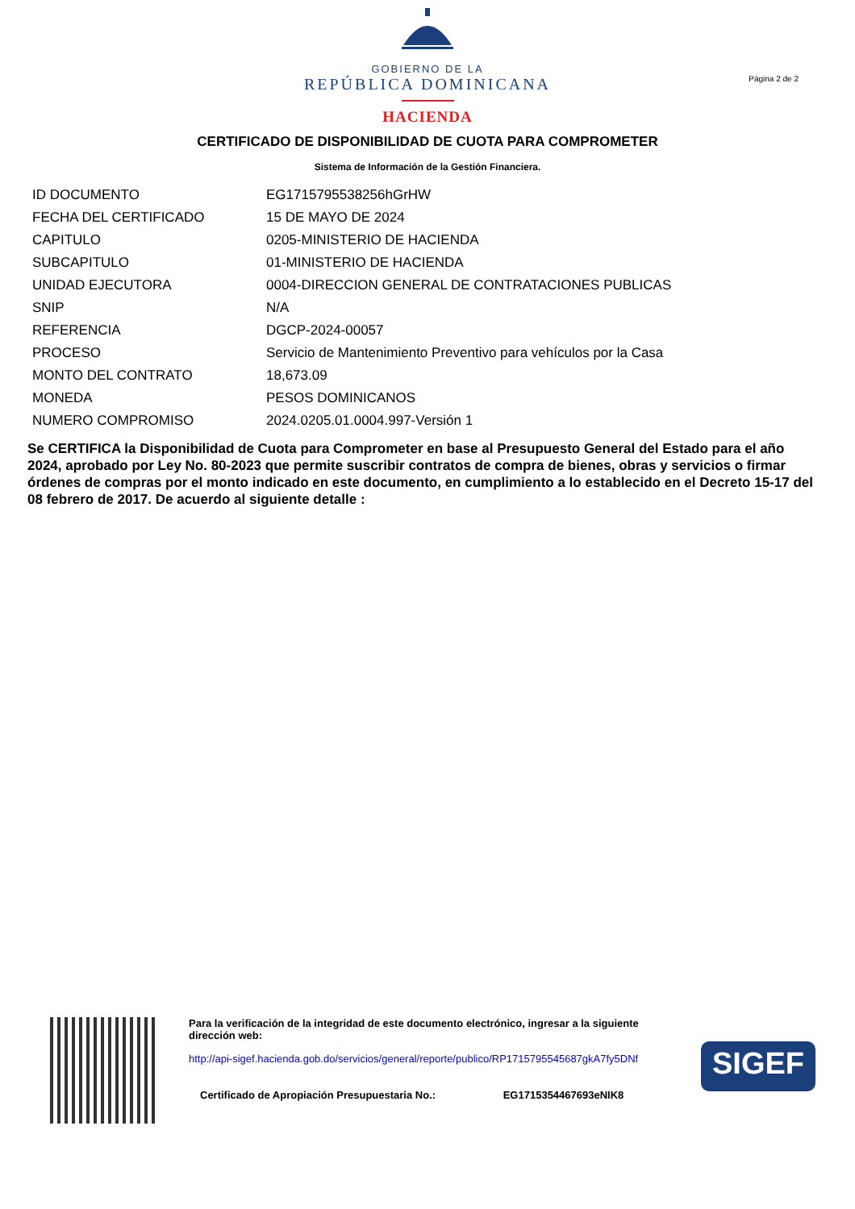GOBIERNO DE LA
REPÚBLICA DOMINICANA
HACIENDA
Página 2 de 2
CERTIFICADO DE DISPONIBILIDAD DE CUOTA PARA COMPROMETER
Sistema de Información de la Gestión Financiera.
| ID DOCUMENTO | EG1715795538256hGrHW |
| FECHA DEL CERTIFICADO | 15 DE MAYO DE 2024 |
| CAPITULO | 0205-MINISTERIO DE HACIENDA |
| SUBCAPITULO | 01-MINISTERIO DE HACIENDA |
| UNIDAD EJECUTORA | 0004-DIRECCION GENERAL DE CONTRATACIONES PUBLICAS |
| SNIP | N/A |
| REFERENCIA | DGCP-2024-00057 |
| PROCESO | Servicio de Mantenimiento Preventivo para vehículos por la Casa |
| MONTO DEL CONTRATO | 18,673.09 |
| MONEDA | PESOS DOMINICANOS |
| NUMERO COMPROMISO | 2024.0205.01.0004.997-Versión 1 |
Se CERTIFICA la Disponibilidad de Cuota para Comprometer en base al Presupuesto General del Estado para el año 2024, aprobado por Ley No. 80-2023 que permite suscribir contratos de compra de bienes, obras y servicios o firmar órdenes de compras por el monto indicado en este documento, en cumplimiento a lo establecido en el Decreto 15-17 del 08 febrero de 2017. De acuerdo al siguiente detalle :
Para la verificación de la integridad de este documento electrónico, ingresar a la siguiente dirección web:
http://api-sigef.hacienda.gob.do/servicios/general/reporte/publico/RP1715795545687gkA7fy5DNf
Certificado de Apropiación Presupuestaria No.: EG1715354467693eNIK8
SIGEF